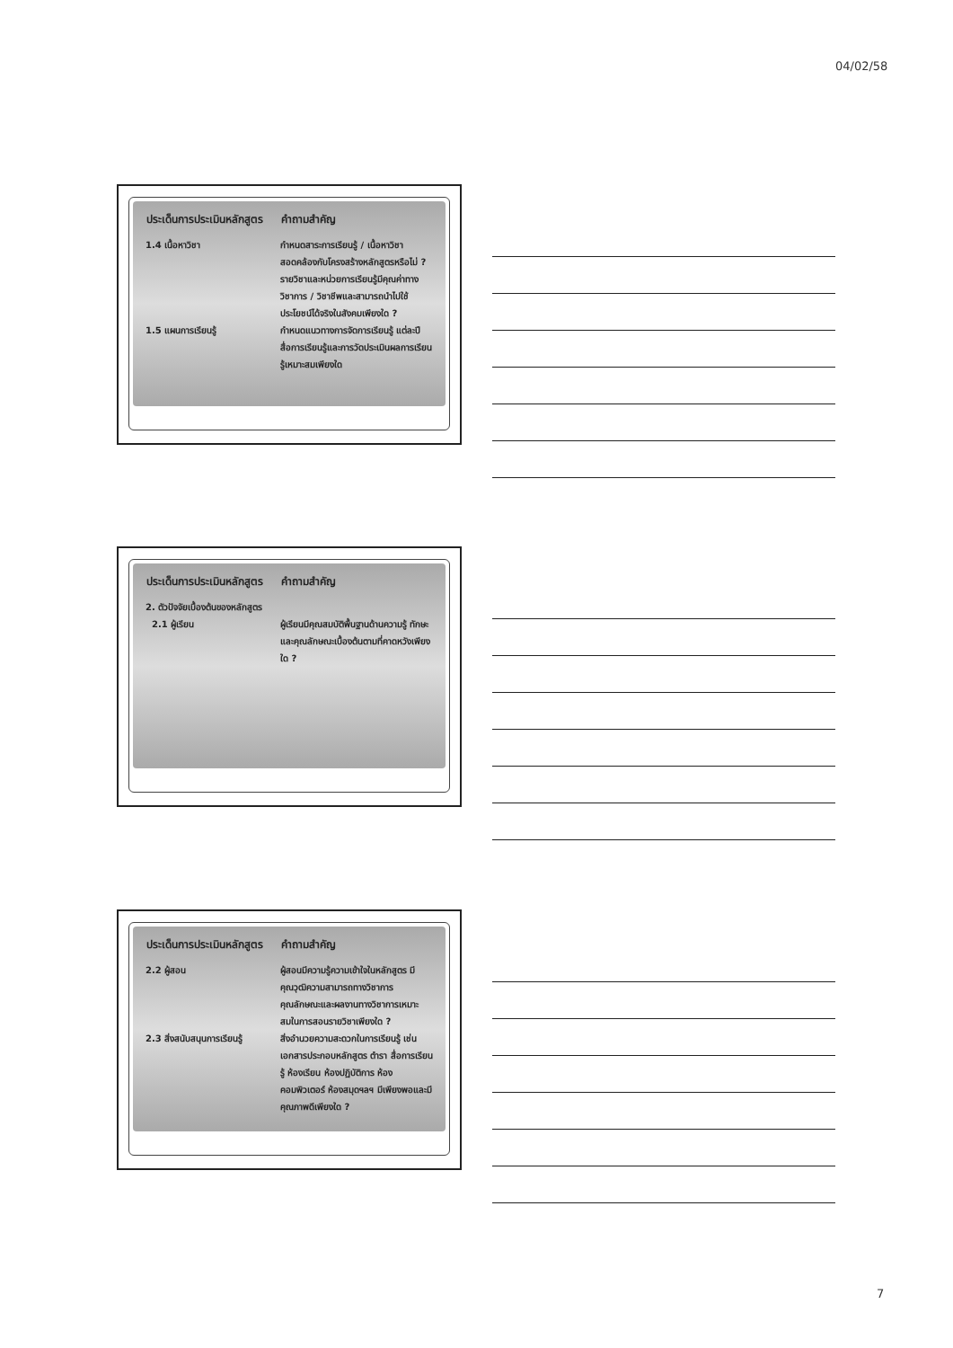04/02/58
| ประเด็นการประเมินหลักสูตร | คำถามสำคัญ |
| --- | --- |
| 1.4 เนื้อหาวิชา | กำหนดสาระการเรียนรู้ / เนื้อหาวิชาสอดคล้องกับโครงสร้างหลักสูตรหรือไม่ ? รายวิชาและหน่วยการเรียนรู้มีคุณค่าทาง วิชาการ / วิชาชีพและสามารถนำไปใช้ประโยชน์ได้จริงในสังคมเพียงใด ? |
| 1.5 แผนการเรียนรู้ | กำหนดแนวทางการจัดการเรียนรู้ แต่ละปี สื่อการเรียนรู้และการวัดประเมินผลการเรียนรู้เหมาะสมเพียงใด |
| ประเด็นการประเมินหลักสูตร | คำถามสำคัญ |
| --- | --- |
| 2. ตัวปัจจัยเบื้องต้นของหลักสูตร | |
| 2.1 ผู้เรียน | ผู้เรียนมีคุณสมบัติพื้นฐานด้านความรู้ ทักษะ และคุณลักษณะเบื้องต้นตามที่คาดหวังเพียงใด ? |
| ประเด็นการประเมินหลักสูตร | คำถามสำคัญ |
| --- | --- |
| 2.2 ผู้สอน | ผู้สอนมีความรู้ความเข้าใจในหลักสูตร มีคุณวุฒิความสามารถทางวิชาการ คุณลักษณะและผลงานทางวิชาการเหมาะสมในการสอนรายวิชาเพียงใด ? |
| 2.3 สิ่งสนับสนุนการเรียนรู้ | สิ่งอำนวยความสะดวกในการเรียนรู้ เช่น เอกสารประกอบหลักสูตร ตำรา สื่อการเรียนรู้ ห้องเรียน ห้องปฏิบัติการ ห้องคอมพิวเตอร์ ห้องสมุดฯลฯ มีเพียงพอและมีคุณภาพดีเพียงใด ? |
7